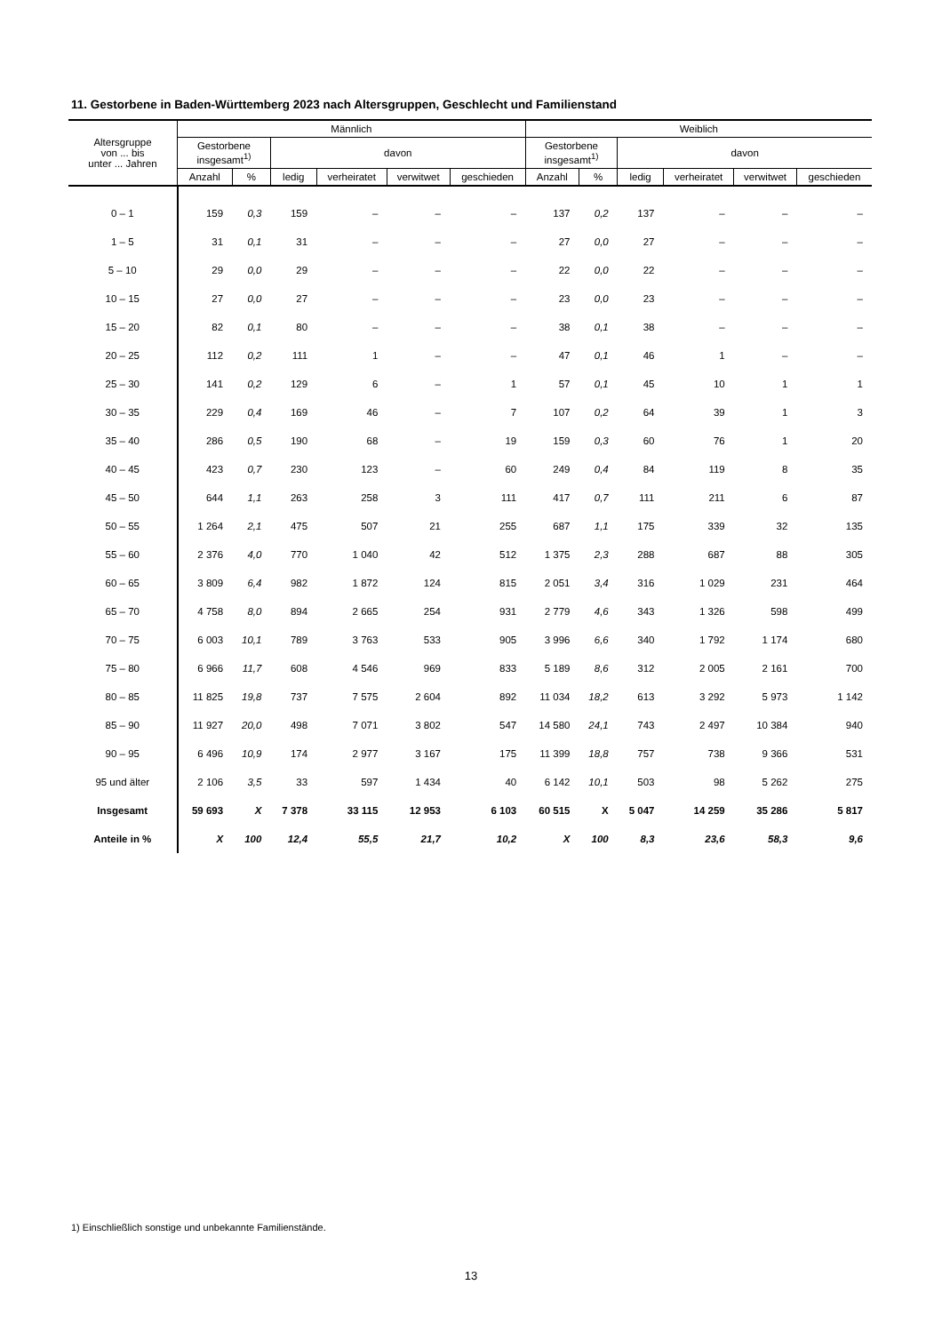11. Gestorbene in Baden-Württemberg 2023 nach Altersgruppen, Geschlecht und Familienstand
| Altersgruppe von ... bis unter ... Jahren | Männlich | | | | | | Weiblich | | | | | |
| --- | --- | --- | --- | --- | --- | --- | --- | --- | --- | --- | --- | --- |
| | Gestorbene insgesamt<sup>1)</sup> | | davon | | | | Gestorbene insgesamt<sup>1)</sup> | | davon | | | |
| | Anzahl | % | ledig | verheiratet | verwitwet | geschieden | Anzahl | % | ledig | verheiratet | verwitwet | geschieden |
| 0 – 1 | 159 | 0,3 | 159 | – | – | – | 137 | 0,2 | 137 | – | – | – |
| 1 – 5 | 31 | 0,1 | 31 | – | – | – | 27 | 0,0 | 27 | – | – | – |
| 5 – 10 | 29 | 0,0 | 29 | – | – | – | 22 | 0,0 | 22 | – | – | – |
| 10 – 15 | 27 | 0,0 | 27 | – | – | – | 23 | 0,0 | 23 | – | – | – |
| 15 – 20 | 82 | 0,1 | 80 | – | – | – | 38 | 0,1 | 38 | – | – | – |
| 20 – 25 | 112 | 0,2 | 111 | 1 | – | – | 47 | 0,1 | 46 | 1 | – | – |
| 25 – 30 | 141 | 0,2 | 129 | 6 | – | 1 | 57 | 0,1 | 45 | 10 | 1 | 1 |
| 30 – 35 | 229 | 0,4 | 169 | 46 | – | 7 | 107 | 0,2 | 64 | 39 | 1 | 3 |
| 35 – 40 | 286 | 0,5 | 190 | 68 | – | 19 | 159 | 0,3 | 60 | 76 | 1 | 20 |
| 40 – 45 | 423 | 0,7 | 230 | 123 | – | 60 | 249 | 0,4 | 84 | 119 | 8 | 35 |
| 45 – 50 | 644 | 1,1 | 263 | 258 | 3 | 111 | 417 | 0,7 | 111 | 211 | 6 | 87 |
| 50 – 55 | 1 264 | 2,1 | 475 | 507 | 21 | 255 | 687 | 1,1 | 175 | 339 | 32 | 135 |
| 55 – 60 | 2 376 | 4,0 | 770 | 1 040 | 42 | 512 | 1 375 | 2,3 | 288 | 687 | 88 | 305 |
| 60 – 65 | 3 809 | 6,4 | 982 | 1 872 | 124 | 815 | 2 051 | 3,4 | 316 | 1 029 | 231 | 464 |
| 65 – 70 | 4 758 | 8,0 | 894 | 2 665 | 254 | 931 | 2 779 | 4,6 | 343 | 1 326 | 598 | 499 |
| 70 – 75 | 6 003 | 10,1 | 789 | 3 763 | 533 | 905 | 3 996 | 6,6 | 340 | 1 792 | 1 174 | 680 |
| 75 – 80 | 6 966 | 11,7 | 608 | 4 546 | 969 | 833 | 5 189 | 8,6 | 312 | 2 005 | 2 161 | 700 |
| 80 – 85 | 11 825 | 19,8 | 737 | 7 575 | 2 604 | 892 | 11 034 | 18,2 | 613 | 3 292 | 5 973 | 1 142 |
| 85 – 90 | 11 927 | 20,0 | 498 | 7 071 | 3 802 | 547 | 14 580 | 24,1 | 743 | 2 497 | 10 384 | 940 |
| 90 – 95 | 6 496 | 10,9 | 174 | 2 977 | 3 167 | 175 | 11 399 | 18,8 | 757 | 738 | 9 366 | 531 |
| 95 und älter | 2 106 | 3,5 | 33 | 597 | 1 434 | 40 | 6 142 | 10,1 | 503 | 98 | 5 262 | 275 |
| Insgesamt | 59 693 | X | 7 378 | 33 115 | 12 953 | 6 103 | 60 515 | X | 5 047 | 14 259 | 35 286 | 5 817 |
| Anteile in % | X | 100 | 12,4 | 55,5 | 21,7 | 10,2 | X | 100 | 8,3 | 23,6 | 58,3 | 9,6 |
1) Einschließlich sonstige und unbekannte Familienstände.
13